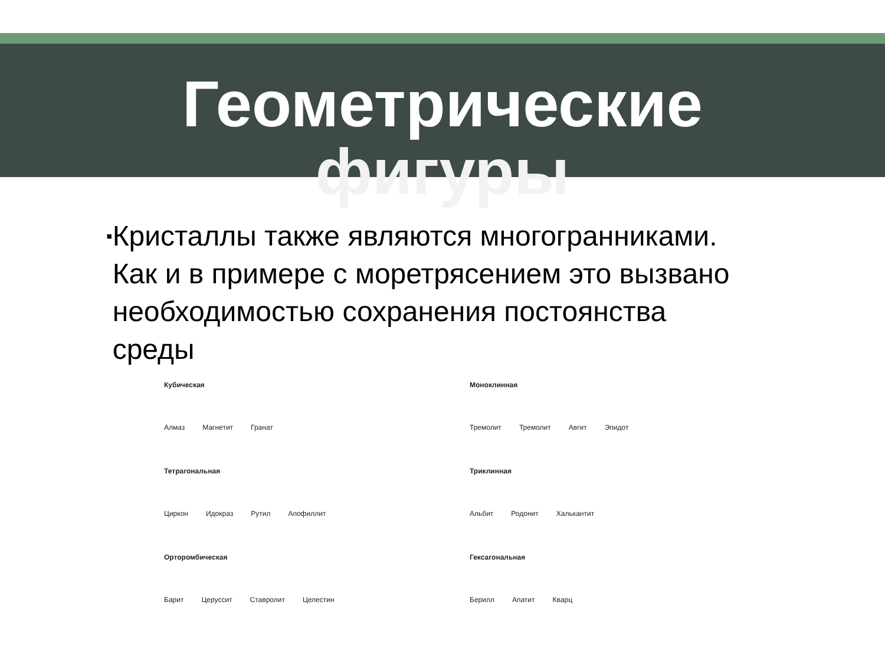Геометрические
фигуры
▪
Кристаллы также являются многогранниками. Как и в примере с моретрясением это вызвано необходимостью сохранения постоянства среды
Кубическая
Алмаз Магнетит Гранат
Тетрагональная
Циркон Идокраз Рутил Апофиллит
Орторомбическая
Барит Церуссит Ставролит Целестин
Моноклинная
Тремолит Тремолит Авгит Эпидот
Триклинная
Альбит Родонит Халькантит
Гексагональная
Берилл Апатит Кварц